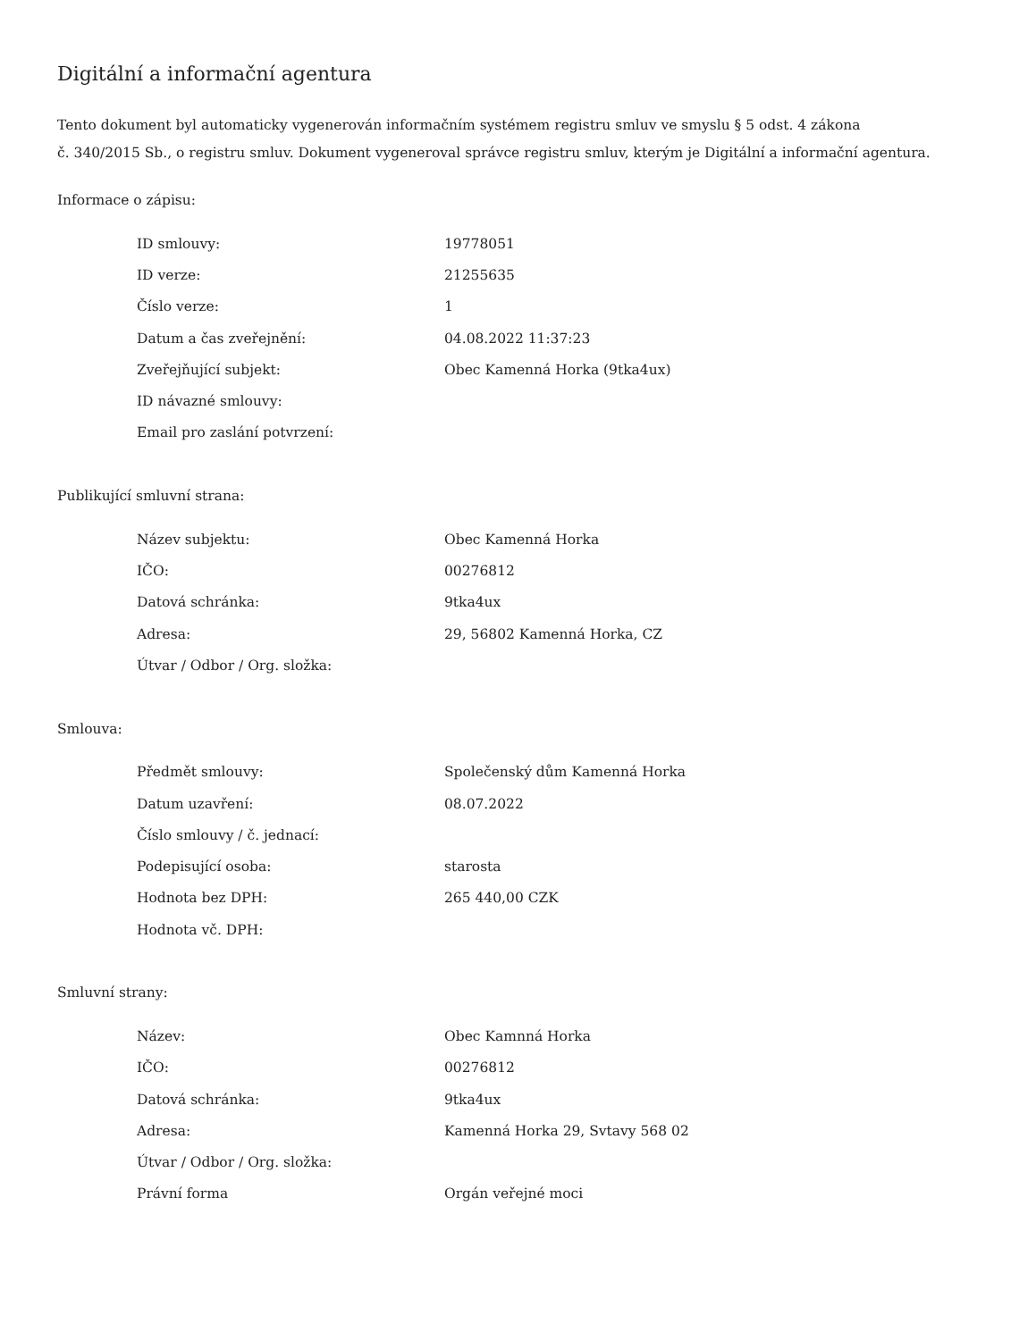Digitální a informační agentura
Tento dokument byl automaticky vygenerován informačním systémem registru smluv ve smyslu § 5 odst. 4 zákona
č. 340/2015 Sb., o registru smluv. Dokument vygeneroval správce registru smluv, kterým je Digitální a informační agentura.
Informace o zápisu:
| ID smlouvy: | 19778051 |
| ID verze: | 21255635 |
| Číslo verze: | 1 |
| Datum a čas zveřejnění: | 04.08.2022 11:37:23 |
| Zveřejňující subjekt: | Obec Kamenná Horka (9tka4ux) |
| ID návazné smlouvy: | |
| Email pro zaslání potvrzení: | |
Publikující smluvní strana:
| Název subjektu: | Obec Kamenná Horka |
| IČO: | 00276812 |
| Datová schránka: | 9tka4ux |
| Adresa: | 29, 56802 Kamenná Horka, CZ |
| Útvar / Odbor / Org. složka: | |
Smlouva:
| Předmět smlouvy: | Společenský dům Kamenná Horka |
| Datum uzavření: | 08.07.2022 |
| Číslo smlouvy / č. jednací: | |
| Podepisující osoba: | starosta |
| Hodnota bez DPH: | 265 440,00 CZK |
| Hodnota vč. DPH: | |
Smluvní strany:
| Název: | Obec Kamnná Horka |
| IČO: | 00276812 |
| Datová schránka: | 9tka4ux |
| Adresa: | Kamenná Horka 29, Svtavy 568 02 |
| Útvar / Odbor / Org. složka: | |
| Právní forma | Orgán veřejné moci |